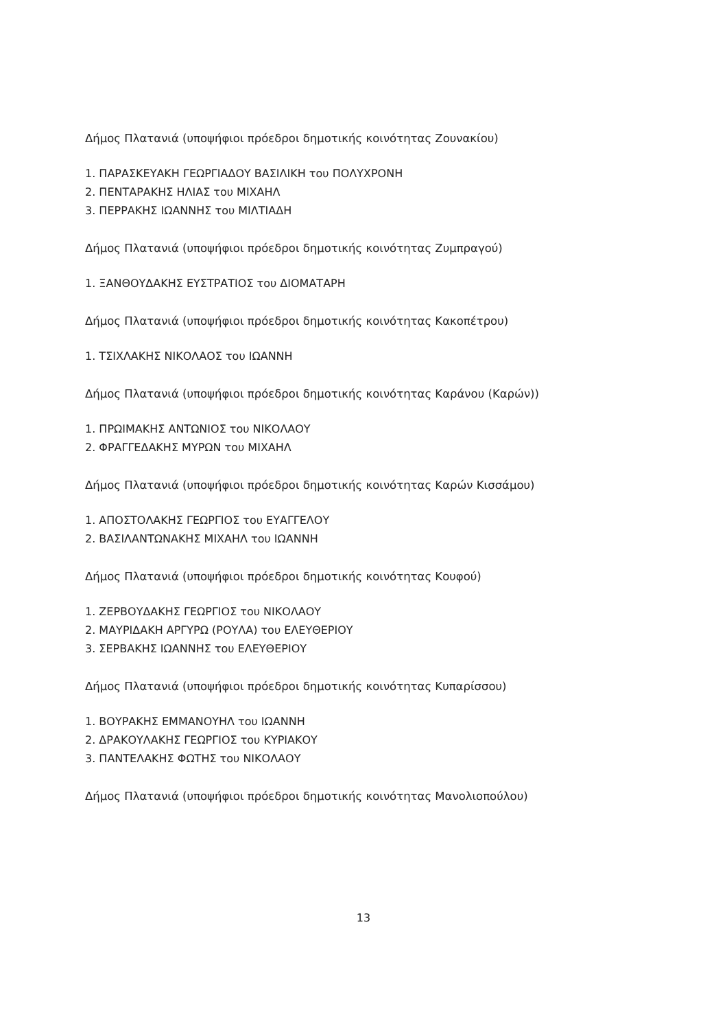Δήμος Πλατανιά (υποψήφιοι πρόεδροι δημοτικής κοινότητας Ζουνακίου)
1. ΠΑΡΑΣΚΕΥΑΚΗ ΓΕΩΡΓΙΑΔΟΥ ΒΑΣΙΛΙΚΗ του ΠΟΛΥΧΡΟΝΗ
2. ΠΕΝΤΑΡΑΚΗΣ ΗΛΙΑΣ του ΜΙΧΑΗΛ
3. ΠΕΡΡΑΚΗΣ ΙΩΑΝΝΗΣ του ΜΙΛΤΙΑΔΗ
Δήμος Πλατανιά (υποψήφιοι πρόεδροι δημοτικής κοινότητας Ζυμπραγού)
1. ΞΑΝΘΟΥΔΑΚΗΣ ΕΥΣΤΡΑΤΙΟΣ του ΔΙΟΜΑΤΑΡΗ
Δήμος Πλατανιά (υποψήφιοι πρόεδροι δημοτικής κοινότητας Κακοπέτρου)
1. ΤΣΙΧΛΑΚΗΣ ΝΙΚΟΛΑΟΣ του ΙΩΑΝΝΗ
Δήμος Πλατανιά (υποψήφιοι πρόεδροι δημοτικής κοινότητας Καράνου (Καρών))
1. ΠΡΩΙΜΑΚΗΣ ΑΝΤΩΝΙΟΣ του ΝΙΚΟΛΑΟΥ
2. ΦΡΑΓΓΕΔΑΚΗΣ ΜΥΡΩΝ του ΜΙΧΑΗΛ
Δήμος Πλατανιά (υποψήφιοι πρόεδροι δημοτικής κοινότητας Καρών Κισσάμου)
1. ΑΠΟΣΤΟΛΑΚΗΣ ΓΕΩΡΓΙΟΣ του ΕΥΑΓΓΕΛΟΥ
2. ΒΑΣΙΛΑΝΤΩΝΑΚΗΣ ΜΙΧΑΗΛ του ΙΩΑΝΝΗ
Δήμος Πλατανιά (υποψήφιοι πρόεδροι δημοτικής κοινότητας Κουφού)
1. ΖΕΡΒΟΥΔΑΚΗΣ ΓΕΩΡΓΙΟΣ του ΝΙΚΟΛΑΟΥ
2. ΜΑΥΡΙΔΑΚΗ ΑΡΓΥΡΩ (ΡΟΥΛΑ) του ΕΛΕΥΘΕΡΙΟΥ
3. ΣΕΡΒΑΚΗΣ ΙΩΑΝΝΗΣ του ΕΛΕΥΘΕΡΙΟΥ
Δήμος Πλατανιά (υποψήφιοι πρόεδροι δημοτικής κοινότητας Κυπαρίσσου)
1. ΒΟΥΡΑΚΗΣ ΕΜΜΑΝΟΥΗΛ του ΙΩΑΝΝΗ
2. ΔΡΑΚΟΥΛΑΚΗΣ ΓΕΩΡΓΙΟΣ του ΚΥΡΙΑΚΟΥ
3. ΠΑΝΤΕΛΑΚΗΣ ΦΩΤΗΣ του ΝΙΚΟΛΑΟΥ
Δήμος Πλατανιά (υποψήφιοι πρόεδροι δημοτικής κοινότητας Μανολιοπούλου)
13